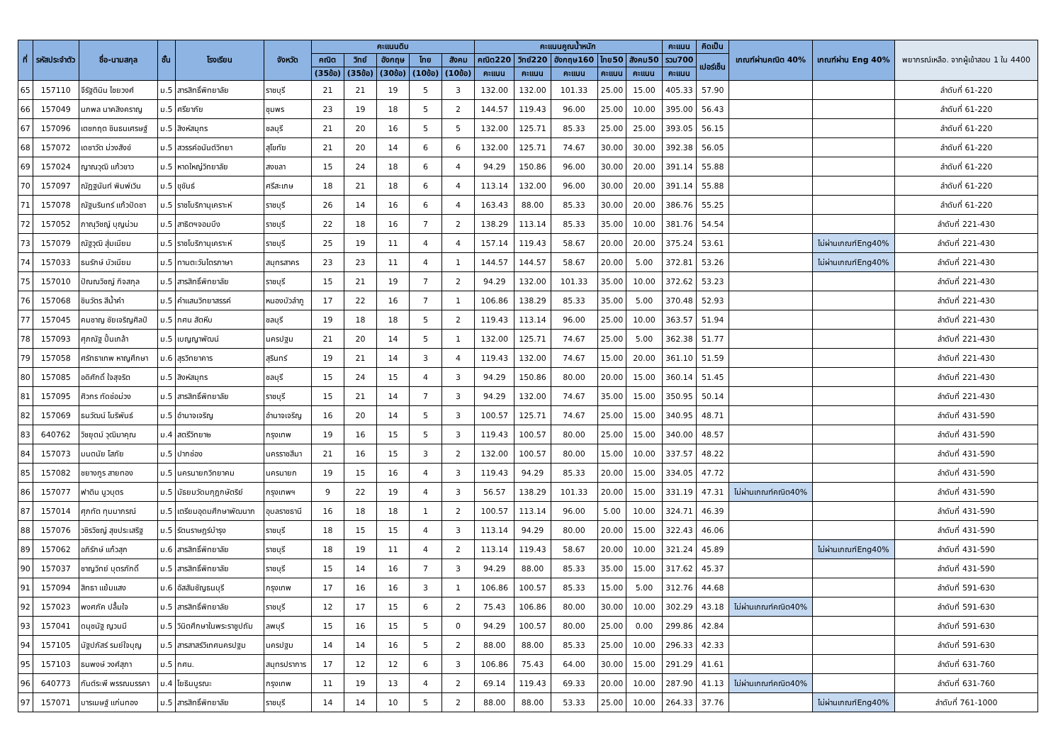| ที่ | รหัสประจำตัว | ชื่อ-นามสกุล | ชั้น | โรงเรียน | จังหวัด | คะแนนดิบ | | | | | คะแนนคูณน้ำหนัก | | | | | คะแนน | คิดเป็น | เกณฑ์ผ่านคณิต 40% | เกณฑ์ผ่าน Eng 40% | พยากรณ์เหลือ. จากผู้เข้าสอบ 1 ใน 4400 |
| --- | --- | --- | --- | --- | --- | --- | --- | --- | --- | --- | --- | --- | --- | --- | --- | --- | --- | --- | --- | --- |
| | | | | | | คณิต | วิทย์ | อังกฤษ | ไทย | สังคม | คณิต220 | วิทย์220 | อังกฤษ160 | ไทย50 | สังคม50 | รวม700 | เปอร์เซ็น | | | |
| | | | | | | (35ข้อ) | (35ข้อ) | (30ข้อ) | (10ข้อ) | (10ข้อ) | คะแนน | คะแนน | คะแนน | คะแนน | คะแนน | คะแนน | | | | |
| 65 | 157110 | จีรัฐตินิน ไชยวงศ์ | ม.5 | สารสิทธิ์พิทยาลัย | ราชบุรี | 21 | 21 | 19 | 5 | 3 | 132.00 | 132.00 | 101.33 | 25.00 | 15.00 | 405.33 | 57.90 | | | ลำดับที่ 61-220 |
| 66 | 157049 | นภพล นาคสิงคราญ | ม.5 | ศรียาภัย | ชุมพร | 23 | 19 | 18 | 5 | 2 | 144.57 | 119.43 | 96.00 | 25.00 | 10.00 | 395.00 | 56.43 | | | ลำดับที่ 61-220 |
| 67 | 157096 | เตชกฤต ชินธนเศรษฐ์ | ม.5 | สิงห์สมุทร | ชลบุรี | 21 | 20 | 16 | 5 | 5 | 132.00 | 125.71 | 85.33 | 25.00 | 25.00 | 393.05 | 56.15 | | | ลำดับที่ 61-220 |
| 68 | 157072 | เดชาวัต ม่วงสังข์ | ม.5 | สวรรค์อนันต์วิทยา | สุโขทัย | 21 | 20 | 14 | 6 | 6 | 132.00 | 125.71 | 74.67 | 30.00 | 30.00 | 392.38 | 56.05 | | | ลำดับที่ 61-220 |
| 69 | 157024 | ญาณวุฒิ แก้วขาว | ม.5 | หาดใหญ่วิทยาลัย | สงขลา | 15 | 24 | 18 | 6 | 4 | 94.29 | 150.86 | 96.00 | 30.00 | 20.00 | 391.14 | 55.88 | | | ลำดับที่ 61-220 |
| 70 | 157097 | ณัฏฐนันท์ พิมพ์เวิน | ม.5 | ขุขันธ์ | ศรีสะเกษ | 18 | 21 | 18 | 6 | 4 | 113.14 | 132.00 | 96.00 | 30.00 | 20.00 | 391.14 | 55.88 | | | ลำดับที่ 61-220 |
| 71 | 157078 | ณัฐนรินทร์ แก้วปัดชา | ม.5 | ราชโบริกานุเคราะห์ | ราชบุรี | 26 | 14 | 16 | 6 | 4 | 163.43 | 88.00 | 85.33 | 30.00 | 20.00 | 386.76 | 55.25 | | | ลำดับที่ 61-220 |
| 72 | 157052 | ภาณุวิชญ์ บุญน่วม | ม.5 | สาธิตฯจอมบึง | ราชบุรี | 22 | 18 | 16 | 7 | 2 | 138.29 | 113.14 | 85.33 | 35.00 | 10.00 | 381.76 | 54.54 | | | ลำดับที่ 221-430 |
| 73 | 157079 | ณัฐวุฒิ สุ่มเนียม | ม.5 | ราชโบริกานุเคราะห์ | ราชบุรี | 25 | 19 | 11 | 4 | 4 | 157.14 | 119.43 | 58.67 | 20.00 | 20.00 | 375.24 | 53.61 | | ไม่ผ่านเกณฑ์Eng40% | ลำดับที่ 221-430 |
| 74 | 157033 | ธนรักษ์ บัวเนียม | ม.5 | ทานตะวันไตรภาษา | สมุทรสาคร | 23 | 23 | 11 | 4 | 1 | 144.57 | 144.57 | 58.67 | 20.00 | 5.00 | 372.81 | 53.26 | | ไม่ผ่านเกณฑ์Eng40% | ลำดับที่ 221-430 |
| 75 | 157010 | ปัณณวิชญ์ กิจสกุล | ม.5 | สารสิทธิ์พิทยาลัย | ราชบุรี | 15 | 21 | 19 | 7 | 2 | 94.29 | 132.00 | 101.33 | 35.00 | 10.00 | 372.62 | 53.23 | | | ลำดับที่ 221-430 |
| 76 | 157068 | ชินวัตร สีน้ำคำ | ม.5 | คำแสนวิทยาสรรค์ | หนองบัวลำภู | 17 | 22 | 16 | 7 | 1 | 106.86 | 138.29 | 85.33 | 35.00 | 5.00 | 370.48 | 52.93 | | | ลำดับที่ 221-430 |
| 77 | 157045 | คมชาญ ชัยเจริญศิลป์ | ม.5 | กศน สัตหีบ | ชลบุรี | 19 | 18 | 18 | 5 | 2 | 119.43 | 113.14 | 96.00 | 25.00 | 10.00 | 363.57 | 51.94 | | | ลำดับที่ 221-430 |
| 78 | 157093 | ศุภณัฐ ปั้นเกล้า | ม.5 | เบญญาพัฒน์ | นครปฐม | 21 | 20 | 14 | 5 | 1 | 132.00 | 125.71 | 74.67 | 25.00 | 5.00 | 362.38 | 51.77 | | | ลำดับที่ 221-430 |
| 79 | 157058 | ศรัทธาเทพ หาญศึกษา | ม.6 | สุรวิทยาคาร | สุรินทร์ | 19 | 21 | 14 | 3 | 4 | 119.43 | 132.00 | 74.67 | 15.00 | 20.00 | 361.10 | 51.59 | | | ลำดับที่ 221-430 |
| 80 | 157085 | อดิศักดิ์ ใจสุจริต | ม.5 | สิงห์สมุทร | ชลบุรี | 15 | 24 | 15 | 4 | 3 | 94.29 | 150.86 | 80.00 | 20.00 | 15.00 | 360.14 | 51.45 | | | ลำดับที่ 221-430 |
| 81 | 157095 | ศิวกร ทัดช่อม่วง | ม.5 | สารสิทธิ์พิทยาลัย | ราชบุรี | 15 | 21 | 14 | 7 | 3 | 94.29 | 132.00 | 74.67 | 35.00 | 15.00 | 350.95 | 50.14 | | | ลำดับที่ 221-430 |
| 82 | 157069 | ธนวัฒน์ โมริพันธ์ | ม.5 | อำนาจเจริญ | อำนาจเจริญ | 16 | 20 | 14 | 5 | 3 | 100.57 | 125.71 | 74.67 | 25.00 | 15.00 | 340.95 | 48.71 | | | ลำดับที่ 431-590 |
| 83 | 640762 | วิชยุตม์ วุฒิมาคุณ | ม.4 | สตรีวิทยา๒ | กรุงเทพ | 19 | 16 | 15 | 5 | 3 | 119.43 | 100.57 | 80.00 | 25.00 | 15.00 | 340.00 | 48.57 | | | ลำดับที่ 431-590 |
| 84 | 157073 | มนตนัย โสภัย | ม.5 | ปากช่อง | นครราชสีมา | 21 | 16 | 15 | 3 | 2 | 132.00 | 100.57 | 80.00 | 15.00 | 10.00 | 337.57 | 48.22 | | | ลำดับที่ 431-590 |
| 85 | 157082 | ชยางกูร สายทอง | ม.5 | นครนายกวิทยาคม | นครนายก | 19 | 15 | 16 | 4 | 3 | 119.43 | 94.29 | 85.33 | 20.00 | 15.00 | 334.05 | 47.72 | | | ลำดับที่ 431-590 |
| 86 | 157077 | ฟาติน นูวบุตร | ม.5 | มัธยมวัดมกุฏกษัตริย์ | กรุงเทพฯ | 9 | 22 | 19 | 4 | 3 | 56.57 | 138.29 | 101.33 | 20.00 | 15.00 | 331.19 | 47.31 | ไม่ผ่านเกณฑ์คณิต40% | | ลำดับที่ 431-590 |
| 87 | 157014 | ศุภทัต ทุมมากรณ์ | ม.5 | เตรียมอุดมศึกษาพัฒนาก | อุบลราชธานี | 16 | 18 | 18 | 1 | 2 | 100.57 | 113.14 | 96.00 | 5.00 | 10.00 | 324.71 | 46.39 | | | ลำดับที่ 431-590 |
| 88 | 157076 | วชิรวิชญ์ สุขประเสริฐ | ม.5 | รัตนราษฎร์บำรุง | ราชบุรี | 18 | 15 | 15 | 4 | 3 | 113.14 | 94.29 | 80.00 | 20.00 | 15.00 | 322.43 | 46.06 | | | ลำดับที่ 431-590 |
| 89 | 157062 | อภิรักษ์ แก้วสุก | ม.6 | สารสิทธิ์พิทยาลัย | ราชบุรี | 18 | 19 | 11 | 4 | 2 | 113.14 | 119.43 | 58.67 | 20.00 | 10.00 | 321.24 | 45.89 | | ไม่ผ่านเกณฑ์Eng40% | ลำดับที่ 431-590 |
| 90 | 157037 | ชาญวิทย์ บุตรภักดิ์ | ม.5 | สารสิทธิ์พิทยาลัย | ราชบุรี | 15 | 14 | 16 | 7 | 3 | 94.29 | 88.00 | 85.33 | 35.00 | 15.00 | 317.62 | 45.37 | | | ลำดับที่ 431-590 |
| 91 | 157094 | สิทธา แย้มแสง | ม.6 | อัสสัมชัญธนบุรี | กรุงเทพ | 17 | 16 | 16 | 3 | 1 | 106.86 | 100.57 | 85.33 | 15.00 | 5.00 | 312.76 | 44.68 | | | ลำดับที่ 591-630 |
| 92 | 157023 | พงศภัค ปลื้มใจ | ม.5 | สารสิทธิ์พิทยาลัย | ราชบุรี | 12 | 17 | 15 | 6 | 2 | 75.43 | 106.86 | 80.00 | 30.00 | 10.00 | 302.29 | 43.18 | ไม่ผ่านเกณฑ์คณิต40% | | ลำดับที่ 591-630 |
| 93 | 157041 | ดนุชนัฐ ญวนมี | ม.5 | วินิตศึกษาในพระราชูปถัม | ลพบุรี | 15 | 16 | 15 | 5 | 0 | 94.29 | 100.57 | 80.00 | 25.00 | 0.00 | 299.86 | 42.84 | | | ลำดับที่ 591-630 |
| 94 | 157105 | นัฐปภัสร์ รมย์ใจบุญ | ม.5 | สารสาสร์วิเทศนครปฐม | นครปฐม | 14 | 14 | 16 | 5 | 2 | 88.00 | 88.00 | 85.33 | 25.00 | 10.00 | 296.33 | 42.33 | | | ลำดับที่ 591-630 |
| 95 | 157103 | ธนพงษ์ วงศ์สุภา | ม.5 | กศน. | สมุทรปราการ | 17 | 12 | 12 | 6 | 3 | 106.86 | 75.43 | 64.00 | 30.00 | 15.00 | 291.29 | 41.61 | | | ลำดับที่ 631-760 |
| 96 | 640773 | กันต์ระพี พรรณมรรคา | ม.4 | โยธินบูรณะ | กรุงเทพ | 11 | 19 | 13 | 4 | 2 | 69.14 | 119.43 | 69.33 | 20.00 | 10.00 | 287.90 | 41.13 | ไม่ผ่านเกณฑ์คณิต40% | | ลำดับที่ 631-760 |
| 97 | 157071 | บารเมษฐ์ แก่นทอง | ม.5 | สารสิทธิ์พิทยาลัย | ราชบุรี | 14 | 14 | 10 | 5 | 2 | 88.00 | 88.00 | 53.33 | 25.00 | 10.00 | 264.33 | 37.76 | | ไม่ผ่านเกณฑ์Eng40% | ลำดับที่ 761-1000 |